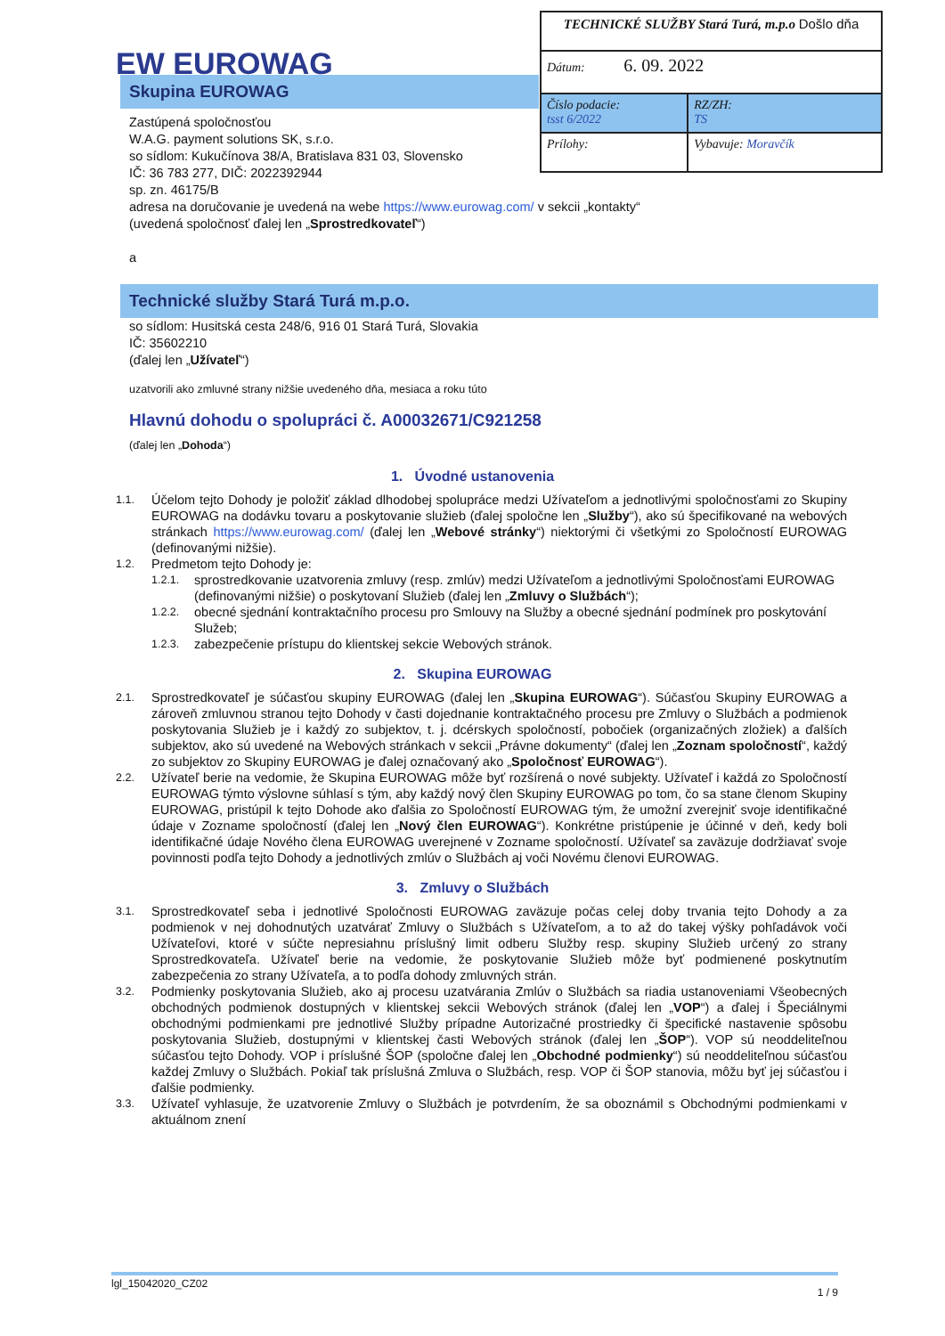EW EUROWAG
| TECHNICKÉ SLUŽBY Stará Turá, m.p.o Došlo dňa | |
| Dátum: 6. 09. 2022 | |
| Číslo podacie: tsst 6/2022 | RZ/ZH: TS |
| Prílohy: | Vybavuje: Moravčík |
Skupina EUROWAG
Zastúpená spoločnosťou
W.A.G. payment solutions SK, s.r.o.
so sídlom: Kukučínova 38/A, Bratislava 831 03, Slovensko
IČ: 36 783 277, DIČ: 2022392944
sp. zn. 46175/B
adresa na doručovanie je uvedená na webe https://www.eurowag.com/ v sekcii „kontakty“
(uvedená spoločnosť ďalej len „Sprostredkovateľ“)
a
Technické služby Stará Turá m.p.o.
so sídlom: Husitská cesta 248/6, 916 01 Stará Turá, Slovakia
IČ: 35602210
(ďalej len „Užívateľ“)
uzatvorili ako zmluvné strany nižšie uvedeného dňa, mesiaca a roku túto
Hlavnú dohodu o spolupráci č. A00032671/C921258
(ďalej len „Dohoda“)
1. Úvodné ustanovenia
1.1. Účelom tejto Dohody je položiť základ dlhodobej spolupráce medzi Užívateľom a jednotlivými spoločnosťami zo Skupiny EUROWAG na dodávku tovaru a poskytovanie služieb (ďalej spoločne len „Služby“), ako sú špecifikované na webových stránkach https://www.eurowag.com/ (ďalej len „Webové stránky“) niektorými či všetkými zo Spoločností EUROWAG (definovanými nižšie).
1.2. Predmetom tejto Dohody je:
1.2.1. sprostredkovanie uzatvorenia zmluvy (resp. zmlúv) medzi Užívateľom a jednotlivými Spoločnosťami EUROWAG (definovanými nižšie) o poskytovaní Služieb (ďalej len „Zmluvy o Službách“);
1.2.2. obecné sjednání kontraktačního procesu pro Smlouvy na Služby a obecné sjednání podmínek pro poskytování Služeb;
1.2.3. zabezpečenie prístupu do klientskej sekcie Webových stránok.
2. Skupina EUROWAG
2.1. Sprostredkovateľ je súčasťou skupiny EUROWAG (ďalej len „Skupina EUROWAG“). Súčasťou Skupiny EUROWAG a zároveň zmluvnou stranou tejto Dohody v časti dojednanie kontraktačného procesu pre Zmluvy o Službách a podmienok poskytovania Služieb je i každý zo subjektov, t. j. dcérskych spoločností, pobočiek (organizačných zložiek) a ďalších subjektov, ako sú uvedené na Webových stránkach v sekcii „Právne dokumenty“ (ďalej len „Zoznam spoločností“, každý zo subjektov zo Skupiny EUROWAG je ďalej označovaný ako „Spoločnosť EUROWAG“).
2.2. Užívateľ berie na vedomie, že Skupina EUROWAG môže byť rozšírená o nové subjekty. Užívateľ i každá zo Spoločností EUROWAG týmto výslovne súhlasí s tým, aby každý nový člen Skupiny EUROWAG po tom, čo sa stane členom Skupiny EUROWAG, pristúpil k tejto Dohode ako ďalšia zo Spoločností EUROWAG tým, že umožní zverejniť svoje identifikačné údaje v Zozname spoločností (ďalej len „Nový člen EUROWAG“). Konkrétne pristúpenie je účinné v deň, kedy boli identifikačné údaje Nového člena EUROWAG uverejnené v Zozname spoločností. Užívateľ sa zaväzuje dodržiavať svoje povinnosti podľa tejto Dohody a jednotlivých zmlúv o Službách aj voči Novému členovi EUROWAG.
3. Zmluvy o Službách
3.1. Sprostredkovateľ seba i jednotlivé Spoločnosti EUROWAG zaväzuje počas celej doby trvania tejto Dohody a za podmienok v nej dohodnutých uzatvárať Zmluvy o Službách s Užívateľom, a to až do takej výšky pohľadávok voči Užívateľovi, ktoré v súčte nepresiahnu príslušný limit odberu Služby resp. skupiny Služieb určený zo strany Sprostredkovateľa. Užívateľ berie na vedomie, že poskytovanie Služieb môže byť podmienené poskytnutím zabezpečenia zo strany Užívateľa, a to podľa dohody zmluvných strán.
3.2. Podmienky poskytovania Služieb, ako aj procesu uzatvárania Zmlúv o Službách sa riadia ustanoveniami Všeobecných obchodných podmienok dostupných v klientskej sekcii Webových stránok (ďalej len „VOP“) a ďalej i Špeciálnymi obchodnými podmienkami pre jednotlivé Služby prípadne Autorizačné prostriedky či špecifické nastavenie spôsobu poskytovania Služieb, dostupnými v klientskej časti Webových stránok (ďalej len „ŠOP“). VOP sú neoddeliteľnou súčasťou tejto Dohody. VOP i príslušné ŠOP (spoločne ďalej len „Obchodné podmienky“) sú neoddeliteľnou súčasťou každej Zmluvy o Službách. Pokiaľ tak príslušná Zmluva o Službách, resp. VOP či ŠOP stanovia, môžu byť jej súčasťou i ďalšie podmienky.
3.3. Užívateľ vyhlasuje, že uzatvorenie Zmluvy o Službách je potvrdením, že sa oboznámil s Obchodnými podmienkami v aktuálnom znení
lgl_15042020_CZ02 1 / 9